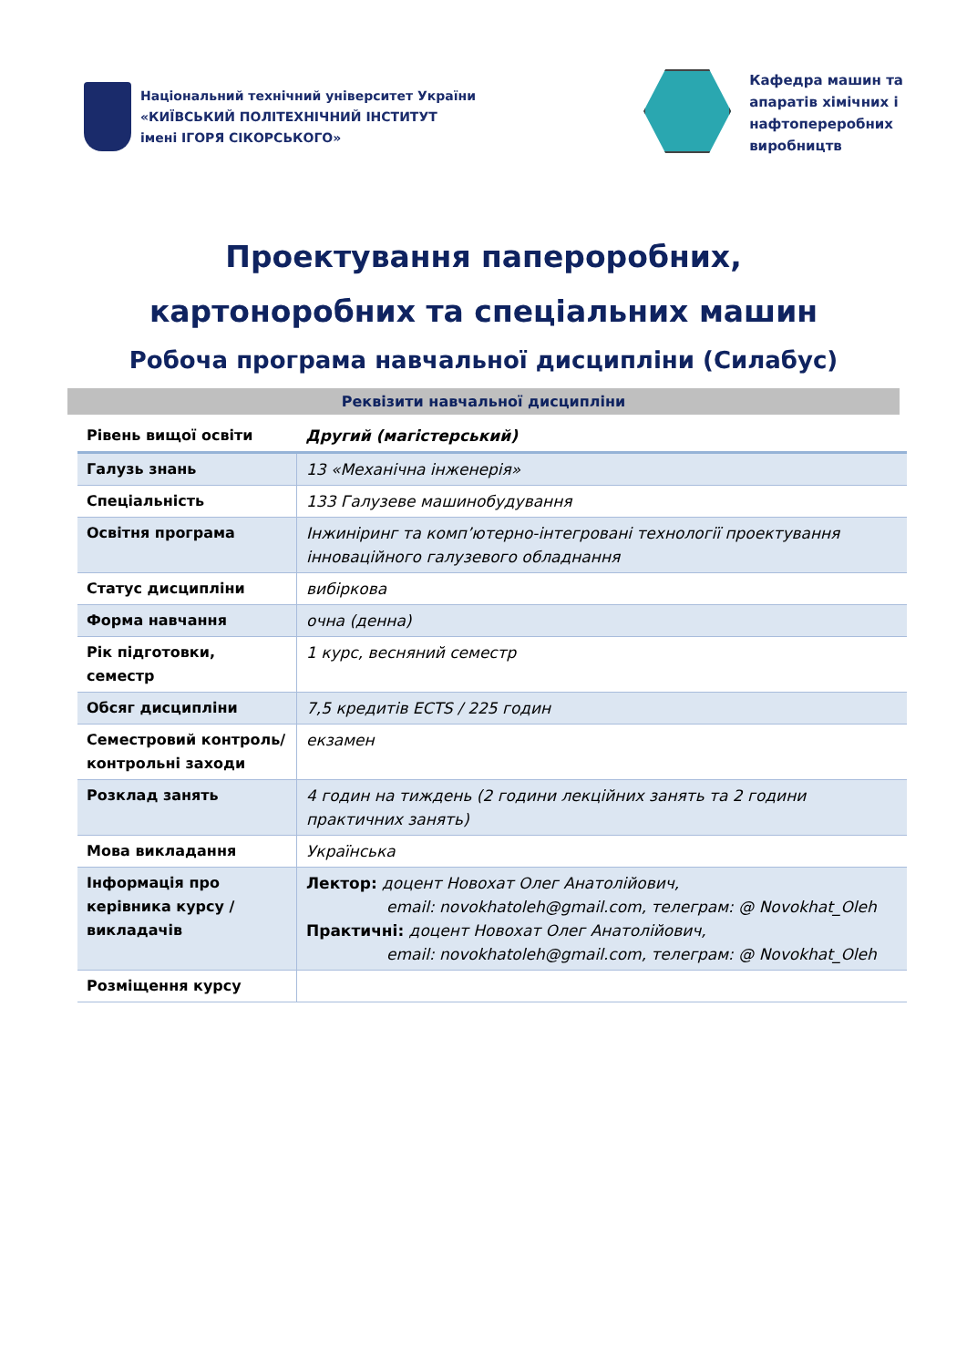Національний технічний університет України
«КИЇВСЬКИЙ ПОЛІТЕХНІЧНИЙ ІНСТИТУТ
імені ІГОРЯ СІКОРСЬКОГО»
Кафедра машин та
апаратів хімічних і
нафтопереробних
виробництв
Проектування паперoробних,
картоноробних та спеціальних машин
Робоча програма навчальної дисципліни (Силабус)
Реквізити навчальної дисципліни
| Рівень вищої освіти | Другий (магістерський) |
| Галузь знань | 13 «Механічна інженерія» |
| Спеціальність | 133 Галузеве машинобудування |
| Освітня програма | Інжиніринг та комп’ютерно-інтегровані технології проектування інноваційного галузевого обладнання |
| Статус дисципліни | вибіркова |
| Форма навчання | очна (денна) |
| Рік підготовки, семестр | 1 курс, весняний семестр |
| Обсяг дисципліни | 7,5 кредитів ECTS / 225 годин |
| Семестровий контроль/ контрольні заходи | екзамен |
| Розклад занять | 4 годин на тиждень (2 години лекційних занять та 2 години практичних занять) |
| Мова викладання | Українська |
| Інформація про керівника курсу / викладачів | Лектор: доцент Новохат Олег Анатолійович, email: novokhatoleh@gmail.com, телеграм: @ Novokhat_Oleh Практичні: доцент Новохат Олег Анатолійович, email: novokhatoleh@gmail.com, телеграм: @ Novokhat_Oleh |
| Розміщення курсу | |